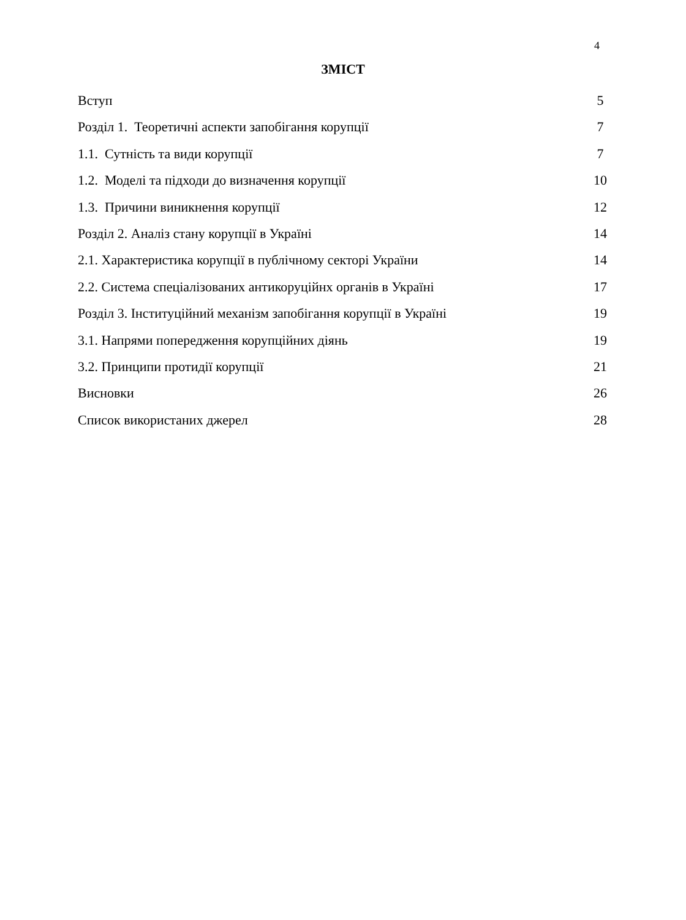4
ЗМІСТ
Вступ 5
Розділ 1. Теоретичні аспекти запобігання корупції 7
1.1. Сутність та види корупції 7
1.2. Моделі та підходи до визначення корупції 10
1.3. Причини виникнення корупції 12
Розділ 2. Аналіз стану корупції в Україні 14
2.1. Характеристика корупції в публічному секторі України 14
2.2. Система спеціалізованих антикоруційнх органів в Україні 17
Розділ 3. Інституційний механізм запобігання корупції в Україні 19
3.1. Напрями попередження корупційних діянь 19
3.2. Принципи протидії корупції 21
Висновки 26
Список використаних джерел 28